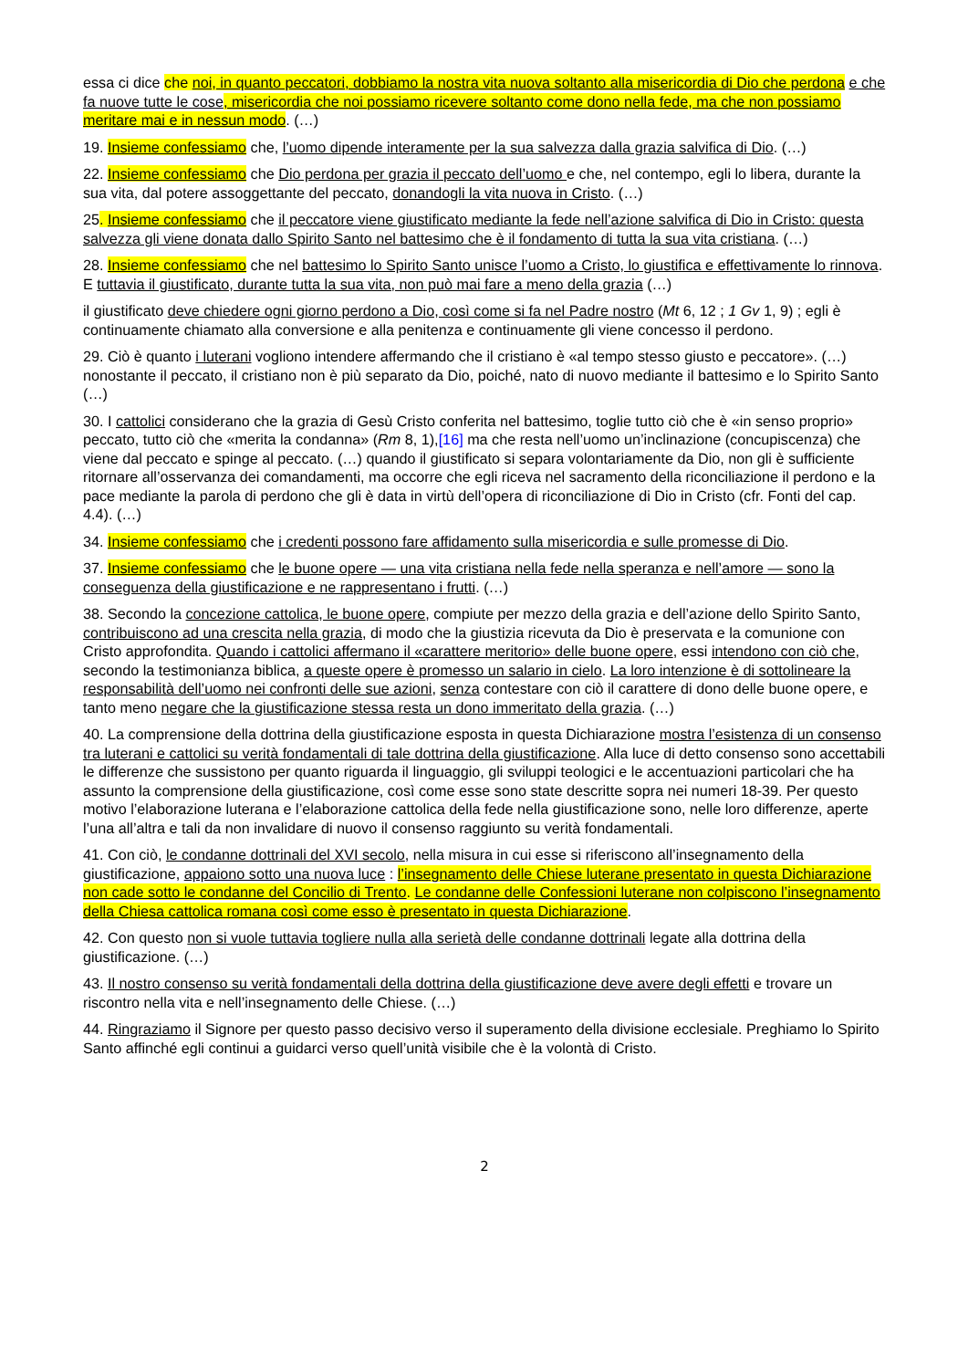essa ci dice che noi, in quanto peccatori, dobbiamo la nostra vita nuova soltanto alla misericordia di Dio che perdona e che fa nuove tutte le cose, misericordia che noi possiamo ricevere soltanto come dono nella fede, ma che non possiamo meritare mai e in nessun modo. (…)
19. Insieme confessiamo che, l’uomo dipende interamente per la sua salvezza dalla grazia salvifica di Dio. (…)
22. Insieme confessiamo che Dio perdona per grazia il peccato dell’uomo e che, nel contempo, egli lo libera, durante la sua vita, dal potere assoggettante del peccato, donandogli la vita nuova in Cristo. (…)
25. Insieme confessiamo che il peccatore viene giustificato mediante la fede nell’azione salvifica di Dio in Cristo: questa salvezza gli viene donata dallo Spirito Santo nel battesimo che è il fondamento di tutta la sua vita cristiana. (…)
28. Insieme confessiamo che nel battesimo lo Spirito Santo unisce l’uomo a Cristo, lo giustifica e effettivamente lo rinnova. E tuttavia il giustificato, durante tutta la sua vita, non può mai fare a meno della grazia (…)
il giustificato deve chiedere ogni giorno perdono a Dio, così come si fa nel Padre nostro (Mt 6, 12 ; 1 Gv 1, 9) ; egli è continuamente chiamato alla conversione e alla penitenza e continuamente gli viene concesso il perdono.
29. Ciò è quanto i luterani vogliono intendere affermando che il cristiano è «al tempo stesso giusto e peccatore». (…) nonostante il peccato, il cristiano non è più separato da Dio, poiché, nato di nuovo mediante il battesimo e lo Spirito Santo (…)
30. I cattolici considerano che la grazia di Gesù Cristo conferita nel battesimo, toglie tutto ciò che è «in senso proprio» peccato, tutto ciò che «merita la condanna» (Rm 8, 1),[16] ma che resta nell’uomo un’inclinazione (concupiscenza) che viene dal peccato e spinge al peccato. (…) quando il giustificato si separa volontariamente da Dio, non gli è sufficiente ritornare all’osservanza dei comandamenti, ma occorre che egli riceva nel sacramento della riconciliazione il perdono e la pace mediante la parola di perdono che gli è data in virtù dell’opera di riconciliazione di Dio in Cristo (cfr. Fonti del cap. 4.4). (…)
34. Insieme confessiamo che i credenti possono fare affidamento sulla misericordia e sulle promesse di Dio.
37. Insieme confessiamo che le buone opere — una vita cristiana nella fede nella speranza e nell’amore — sono la conseguenza della giustificazione e ne rappresentano i frutti. (…)
38. Secondo la concezione cattolica, le buone opere, compiute per mezzo della grazia e dell’azione dello Spirito Santo, contribuiscono ad una crescita nella grazia, di modo che la giustizia ricevuta da Dio è preservata e la comunione con Cristo approfondita. Quando i cattolici affermano il «carattere meritorio» delle buone opere, essi intendono con ciò che, secondo la testimonianza biblica, a queste opere è promesso un salario in cielo. La loro intenzione è di sottolineare la responsabilità dell’uomo nei confronti delle sue azioni, senza contestare con ciò il carattere di dono delle buone opere, e tanto meno negare che la giustificazione stessa resta un dono immeritato della grazia. (…)
40. La comprensione della dottrina della giustificazione esposta in questa Dichiarazione mostra l’esistenza di un consenso tra luterani e cattolici su verità fondamentali di tale dottrina della giustificazione. Alla luce di detto consenso sono accettabili le differenze che sussistono per quanto riguarda il linguaggio, gli sviluppi teologici e le accentuazioni particolari che ha assunto la comprensione della giustificazione, così come esse sono state descritte sopra nei numeri 18-39. Per questo motivo l’elaborazione luterana e l’elaborazione cattolica della fede nella giustificazione sono, nelle loro differenze, aperte l’una all’altra e tali da non invalidare di nuovo il consenso raggiunto su verità fondamentali.
41. Con ciò, le condanne dottrinali del XVI secolo, nella misura in cui esse si riferiscono all’insegnamento della giustificazione, appaiono sotto una nuova luce : l’insegnamento delle Chiese luterane presentato in questa Dichiarazione non cade sotto le condanne del Concilio di Trento. Le condanne delle Confessioni luterane non colpiscono l’insegnamento della Chiesa cattolica romana così come esso è presentato in questa Dichiarazione.
42. Con questo non si vuole tuttavia togliere nulla alla serietà delle condanne dottrinali legate alla dottrina della giustificazione. (…)
43. Il nostro consenso su verità fondamentali della dottrina della giustificazione deve avere degli effetti e trovare un riscontro nella vita e nell’insegnamento delle Chiese. (…)
44. Ringraziamo il Signore per questo passo decisivo verso il superamento della divisione ecclesiale. Preghiamo lo Spirito Santo affinché egli continui a guidarci verso quell’unità visibile che è la volontà di Cristo.
2